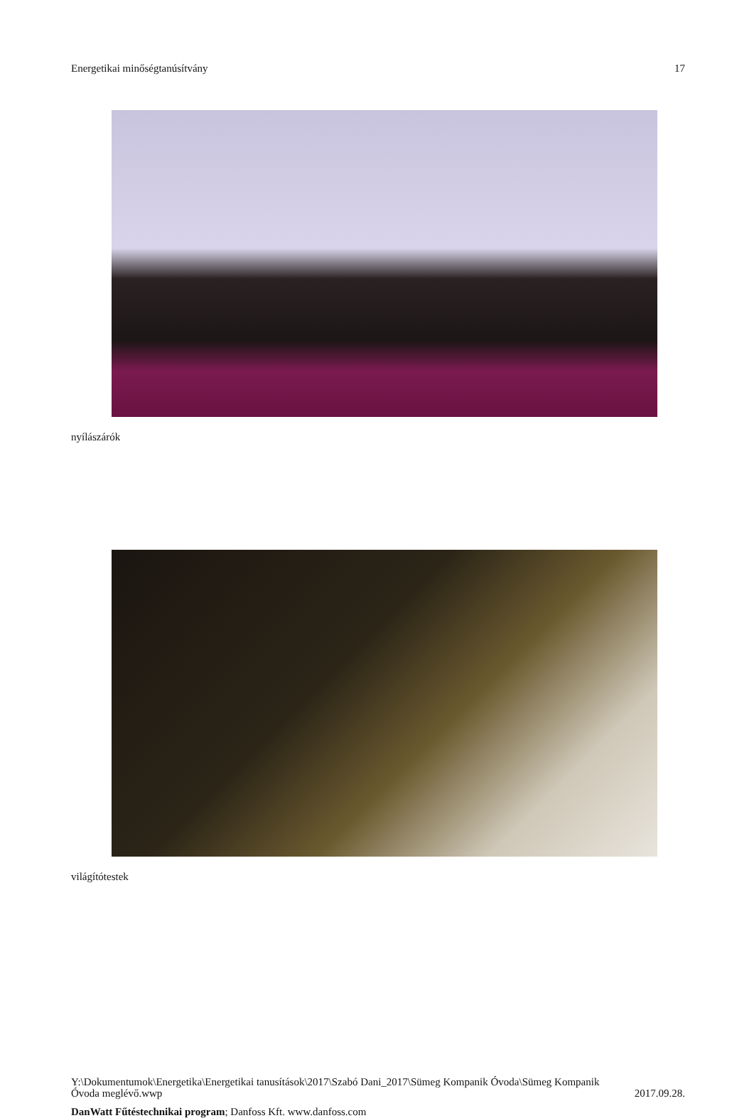Energetikai minőségtanúsítvány 17
nyílászárók
világítótestek
Y:\Dokumentumok\Energetika\Energetikai tanusítások\2017\Szabó Dani_2017\Sümeg Kompanik Óvoda\Sümeg Kompanik
Óvoda meglévő.wwp 2017.09.28.
DanWatt Fűtéstechnikai program; Danfoss Kft. www.danfoss.com